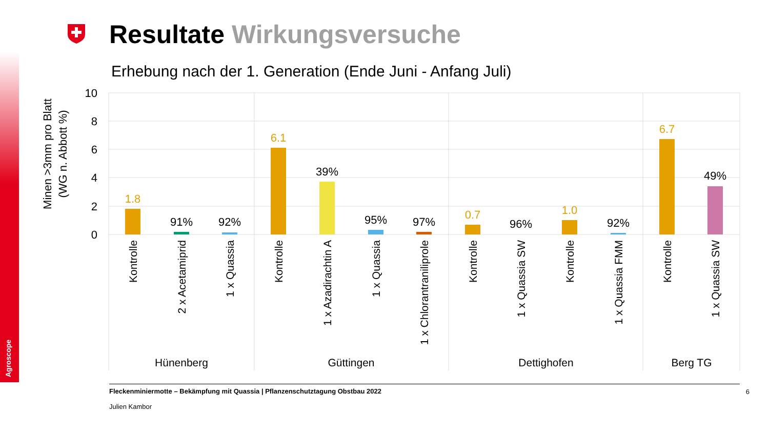Agroscope
10
8
6
4
2
0
Minen >3mm pro Blatt
(WG n. Abbott %)
1.8
91%
92%
6.1
39%
95%
97%
0.7
96%
1.0
92%
6.7
49%
Kontrolle
2 x Acetamiprid
1 x Quassia
Kontrolle
1 x Azadirachtin A
1 x Quassia
1 x Chlorantraniliprole
Kontrolle
1 x Quassia SW
Kontrolle
1 x Quassia FMM
Kontrolle
1 x Quassia SW
Hünenberg
Güttingen
Dettighofen
Berg TG
Resultate Wirkungsversuche
Erhebung nach der 1. Generation (Ende Juni - Anfang Juli)
Fleckenminiermotte – Bekämpfung mit Quassia | Pflanzenschutztagung Obstbau 2022
Julien Kambor
6